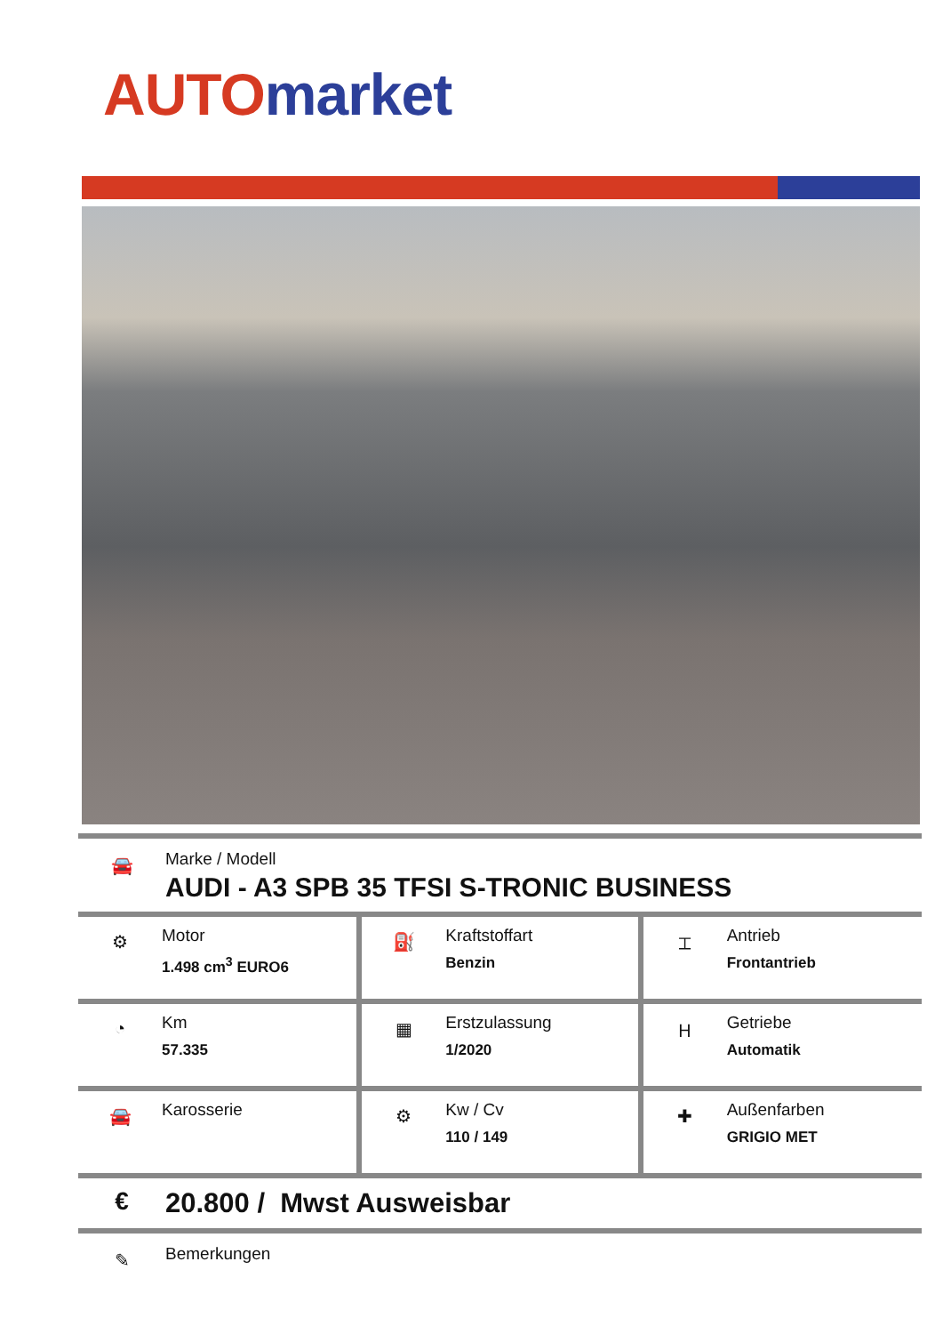AUTO market
🚘
Marke / Modell
AUDI - A3 SPB 35 TFSI S-TRONIC BUSINESS
| ⚙ Motor 1.498 cm<sup>3</sup> EURO6 | ⛽ Kraftstoffart Benzin | ⌶ Antrieb Frontantrieb |
| ◔ Km 57.335 | ▦ Erstzulassung 1/2020 | Ⲏ Getriebe Automatik |
| 🚘 Karosserie | ⚙ Kw / Cv 110 / 149 | ✚ Außenfarben GRIGIO MET |
€
20.800 / Mwst Ausweisbar
✎
Bemerkungen